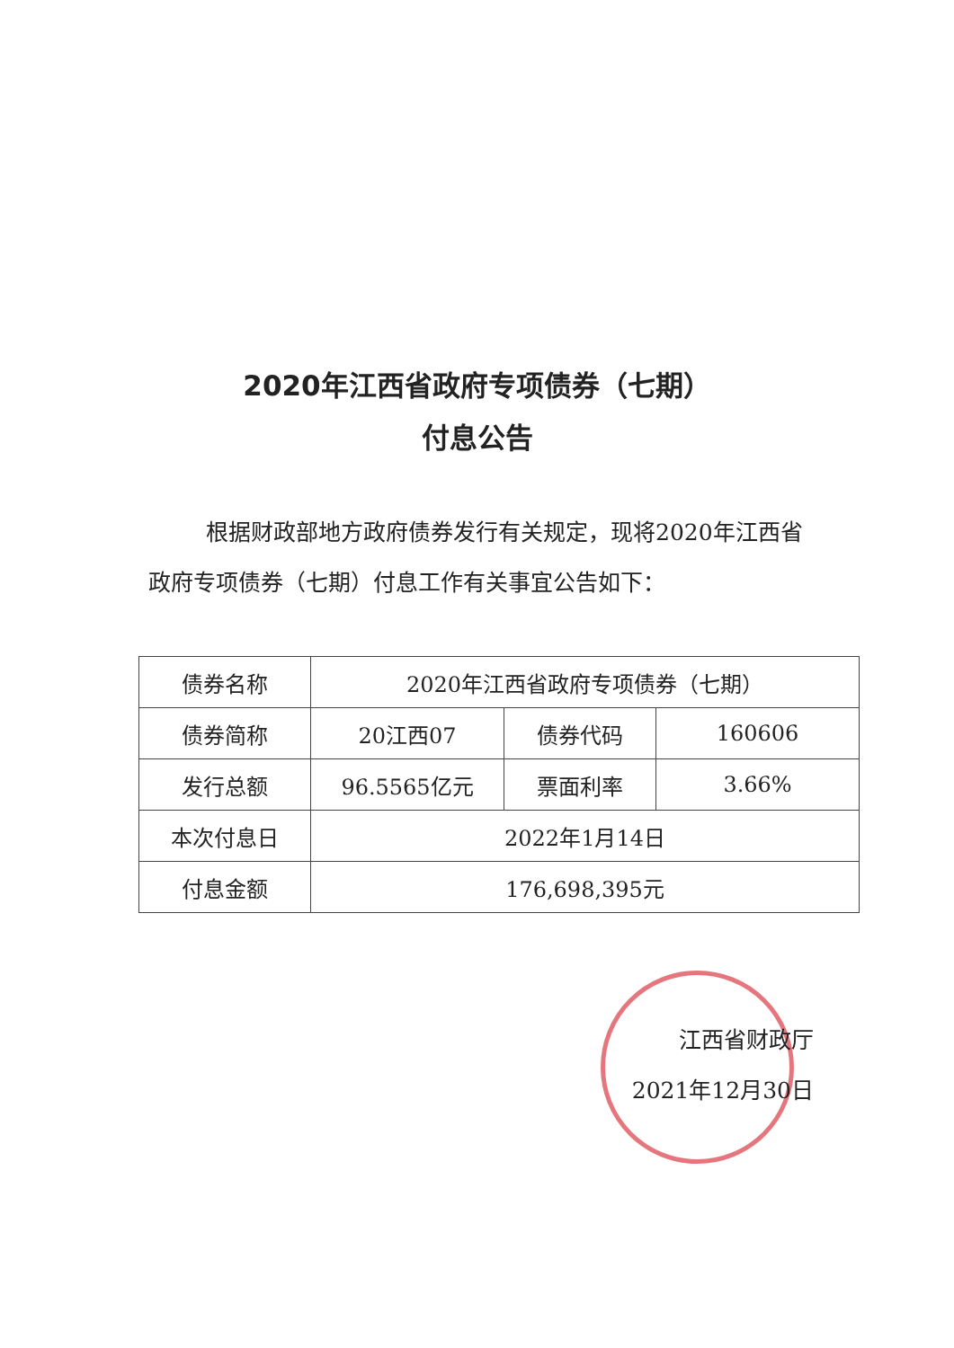2020年江西省政府专项债券（七期）
付息公告
根据财政部地方政府债券发行有关规定，现将2020年江西省政府专项债券（七期）付息工作有关事宜公告如下：
| 债券名称 | 2020年江西省政府专项债券（七期） | | |
| 债券简称 | 20江西07 | 债券代码 | 160606 |
| 发行总额 | 96.5565亿元 | 票面利率 | 3.66% |
| 本次付息日 | 2022年1月14日 | | |
| 付息金额 | 176,698,395元 | | |
江西省财政厅
2021年12月30日